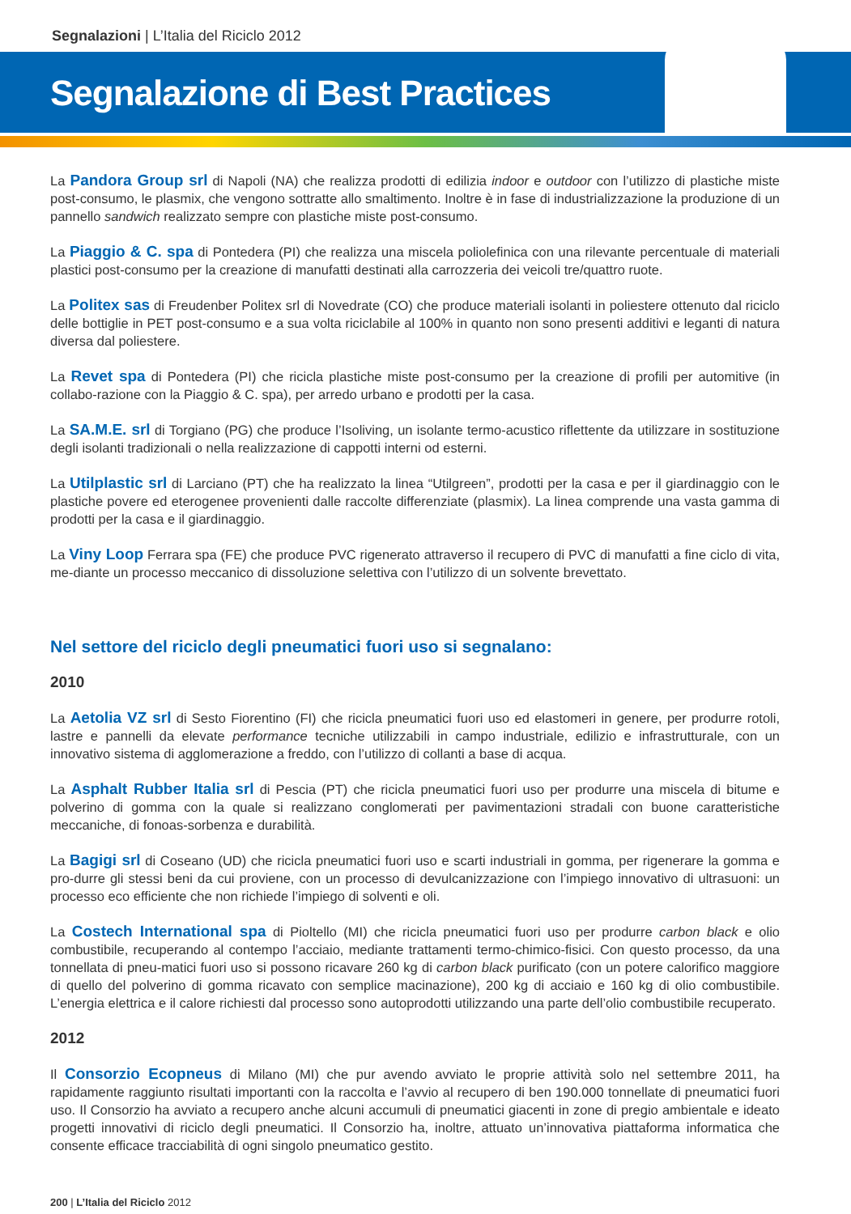Segnalazioni | L’Italia del Riciclo 2012
Segnalazione di Best Practices
La Pandora Group srl di Napoli (NA) che realizza prodotti di edilizia indoor e outdoor con l’utilizzo di plastiche miste post-consumo, le plasmix, che vengono sottratte allo smaltimento. Inoltre è in fase di industrializzazione la produzione di un pannello sandwich realizzato sempre con plastiche miste post-consumo.
La Piaggio & C. spa di Pontedera (PI) che realizza una miscela poliolefinica con una rilevante percentuale di materiali plastici post-consumo per la creazione di manufatti destinati alla carrozzeria dei veicoli tre/quattro ruote.
La Politex sas di Freudenber Politex srl di Novedrate (CO) che produce materiali isolanti in poliestere ottenuto dal riciclo delle bottiglie in PET post-consumo e a sua volta riciclabile al 100% in quanto non sono presenti additivi e leganti di natura diversa dal poliestere.
La Revet spa di Pontedera (PI) che ricicla plastiche miste post-consumo per la creazione di profili per automitive (in collabo-razione con la Piaggio & C. spa), per arredo urbano e prodotti per la casa.
La SA.M.E. srl di Torgiano (PG) che produce l’Isoliving, un isolante termo-acustico riflettente da utilizzare in sostituzione degli isolanti tradizionali o nella realizzazione di cappotti interni od esterni.
La Utilplastic srl di Larciano (PT) che ha realizzato la linea “Utilgreen”, prodotti per la casa e per il giardinaggio con le plastiche povere ed eterogenee provenienti dalle raccolte differenziate (plasmix). La linea comprende una vasta gamma di prodotti per la casa e il giardinaggio.
La Viny Loop Ferrara spa (FE) che produce PVC rigenerato attraverso il recupero di PVC di manufatti a fine ciclo di vita, me-diante un processo meccanico di dissoluzione selettiva con l’utilizzo di un solvente brevettato.
Nel settore del riciclo degli pneumatici fuori uso si segnalano:
2010
La Aetolia VZ srl di Sesto Fiorentino (FI) che ricicla pneumatici fuori uso ed elastomeri in genere, per produrre rotoli, lastre e pannelli da elevate performance tecniche utilizzabili in campo industriale, edilizio e infrastrutturale, con un innovativo sistema di agglomerazione a freddo, con l’utilizzo di collanti a base di acqua.
La Asphalt Rubber Italia srl di Pescia (PT) che ricicla pneumatici fuori uso per produrre una miscela di bitume e polverino di gomma con la quale si realizzano conglomerati per pavimentazioni stradali con buone caratteristiche meccaniche, di fonoas-sorbenza e durabilità.
La Bagigi srl di Coseano (UD) che ricicla pneumatici fuori uso e scarti industriali in gomma, per rigenerare la gomma e pro-durre gli stessi beni da cui proviene, con un processo di devulcanizzazione con l’impiego innovativo di ultrasuoni: un processo eco efficiente che non richiede l’impiego di solventi e oli.
La Costech International spa di Pioltello (MI) che ricicla pneumatici fuori uso per produrre carbon black e olio combustibile, recuperando al contempo l’acciaio, mediante trattamenti termo-chimico-fisici. Con questo processo, da una tonnellata di pneu-matici fuori uso si possono ricavare 260 kg di carbon black purificato (con un potere calorifico maggiore di quello del polverino di gomma ricavato con semplice macinazione), 200 kg di acciaio e 160 kg di olio combustibile. L’energia elettrica e il calore richiesti dal processo sono autoprodotti utilizzando una parte dell’olio combustibile recuperato.
2012
Il Consorzio Ecopneus di Milano (MI) che pur avendo avviato le proprie attività solo nel settembre 2011, ha rapidamente raggiunto risultati importanti con la raccolta e l’avvio al recupero di ben 190.000 tonnellate di pneumatici fuori uso. Il Consorzio ha avviato a recupero anche alcuni accumuli di pneumatici giacenti in zone di pregio ambientale e ideato progetti innovativi di riciclo degli pneumatici. Il Consorzio ha, inoltre, attuato un’innovativa piattaforma informatica che consente efficace tracciabilità di ogni singolo pneumatico gestito.
200 | L’Italia del Riciclo 2012